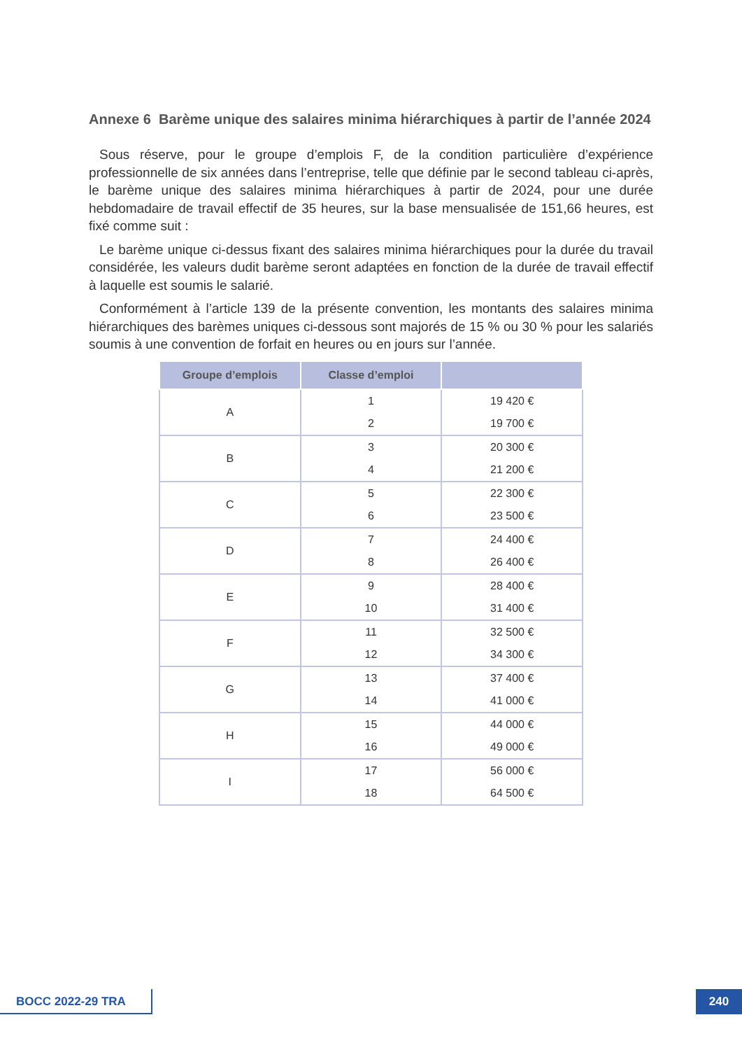Annexe 6 Barème unique des salaires minima hiérarchiques à partir de l’année 2024
Sous réserve, pour le groupe d’emplois F, de la condition particulière d’expérience professionnelle de six années dans l’entreprise, telle que définie par le second tableau ci-après, le barème unique des salaires minima hiérarchiques à partir de 2024, pour une durée hebdomadaire de travail effectif de 35 heures, sur la base mensualisée de 151,66 heures, est fixé comme suit :
Le barème unique ci-dessus fixant des salaires minima hiérarchiques pour la durée du travail considérée, les valeurs dudit barème seront adaptées en fonction de la durée de travail effectif à laquelle est soumis le salarié.
Conformément à l’article 139 de la présente convention, les montants des salaires minima hiérarchiques des barèmes uniques ci-dessous sont majorés de 15 % ou 30 % pour les salariés soumis à une convention de forfait en heures ou en jours sur l’année.
| Groupe d’emplois | Classe d’emploi | |
| --- | --- | --- |
| A | 1 2 | 19 420 € 19 700 € |
| B | 3 4 | 20 300 € 21 200 € |
| C | 5 6 | 22 300 € 23 500 € |
| D | 7 8 | 24 400 € 26 400 € |
| E | 9 10 | 28 400 € 31 400 € |
| F | 11 12 | 32 500 € 34 300 € |
| G | 13 14 | 37 400 € 41 000 € |
| H | 15 16 | 44 000 € 49 000 € |
| I | 17 18 | 56 000 € 64 500 € |
BOCC 2022-29 TRA 240